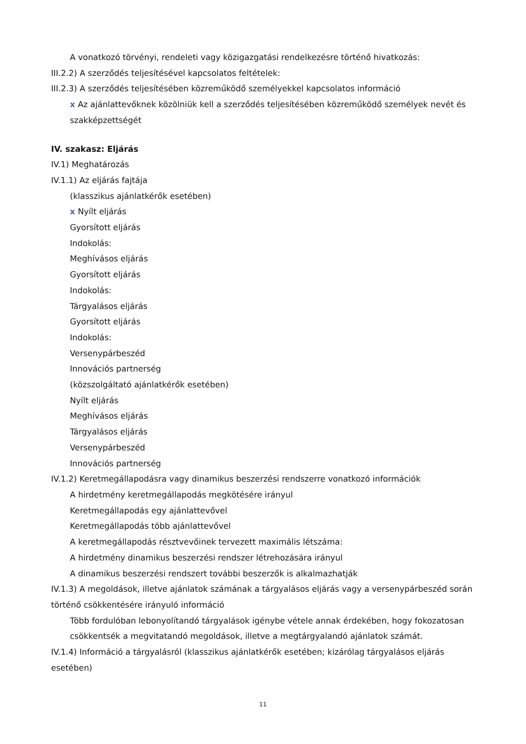A vonatkozó törvényi, rendeleti vagy közigazgatási rendelkezésre történő hivatkozás:
III.2.2) A szerződés teljesítésével kapcsolatos feltételek:
III.2.3) A szerződés teljesítésében közreműködő személyekkel kapcsolatos információ
x Az ajánlattevőknek közölniük kell a szerződés teljesítésében közreműködő személyek nevét és szakképzettségét
IV. szakasz: Eljárás
IV.1) Meghatározás
IV.1.1) Az eljárás fajtája
(klasszikus ajánlatkérők esetében)
x Nyílt eljárás
Gyorsított eljárás
Indokolás:
Meghívásos eljárás
Gyorsított eljárás
Indokolás:
Tárgyalásos eljárás
Gyorsított eljárás
Indokolás:
Versenypárbeszéd
Innovációs partnerség
(közszolgáltató ajánlatkérők esetében)
Nyílt eljárás
Meghívásos eljárás
Tárgyalásos eljárás
Versenypárbeszéd
Innovációs partnerség
IV.1.2) Keretmegállapodásra vagy dinamikus beszerzési rendszerre vonatkozó információk
A hirdetmény keretmegállapodás megkötésére irányul
Keretmegállapodás egy ajánlattevővel
Keretmegállapodás több ajánlattevővel
A keretmegállapodás résztvevőinek tervezett maximális létszáma:
A hirdetmény dinamikus beszerzési rendszer létrehozására irányul
A dinamikus beszerzési rendszert további beszerzők is alkalmazhatják
IV.1.3) A megoldások, illetve ajánlatok számának a tárgyalásos eljárás vagy a versenypárbeszéd során történő csökkentésére irányuló információ
Több fordulóban lebonyolítandó tárgyalások igénybe vétele annak érdekében, hogy fokozatosan csökkentsék a megvitatandó megoldások, illetve a megtárgyalandó ajánlatok számát.
IV.1.4) Információ a tárgyalásról (klasszikus ajánlatkérők esetében; kizárólag tárgyalásos eljárás esetében)
11